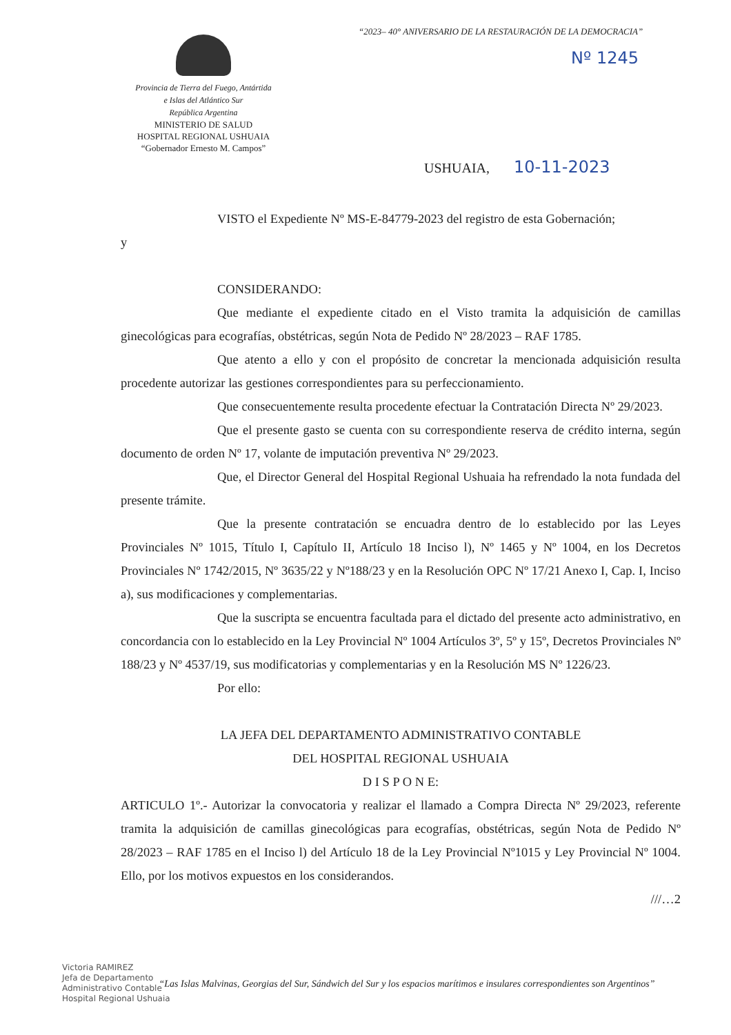“2023– 40° ANIVERSARIO DE LA RESTAURACIÓN DE LA DEMOCRACIA”
Nº 1245
Provincia de Tierra del Fuego, Antártida
e Islas del Atlántico Sur
República Argentina
MINISTERIO DE SALUD
HOSPITAL REGIONAL USHUAIA
“Gobernador Ernesto M. Campos”
USHUAIA, 10-11-2023
VISTO el Expediente Nº MS-E-84779-2023 del registro de esta Gobernación;
y
CONSIDERANDO:
Que mediante el expediente citado en el Visto tramita la adquisición de camillas ginecológicas para ecografías, obstétricas, según Nota de Pedido Nº 28/2023 – RAF 1785.
Que atento a ello y con el propósito de concretar la mencionada adquisición resulta procedente autorizar las gestiones correspondientes para su perfeccionamiento.
Que consecuentemente resulta procedente efectuar la Contratación Directa Nº 29/2023.
Que el presente gasto se cuenta con su correspondiente reserva de crédito interna, según documento de orden Nº 17, volante de imputación preventiva Nº 29/2023.
Que, el Director General del Hospital Regional Ushuaia ha refrendado la nota fundada del presente trámite.
Que la presente contratación se encuadra dentro de lo establecido por las Leyes Provinciales Nº 1015, Título I, Capítulo II, Artículo 18 Inciso l), Nº 1465 y Nº 1004, en los Decretos Provinciales Nº 1742/2015, Nº 3635/22 y Nº188/23 y en la Resolución OPC Nº 17/21 Anexo I, Cap. I, Inciso a), sus modificaciones y complementarias.
Que la suscripta se encuentra facultada para el dictado del presente acto administrativo, en concordancia con lo establecido en la Ley Provincial Nº 1004 Artículos 3º, 5º y 15º, Decretos Provinciales Nº 188/23 y Nº 4537/19, sus modificatorias y complementarias y en la Resolución MS Nº 1226/23.
Por ello:
LA JEFA DEL DEPARTAMENTO ADMINISTRATIVO CONTABLE
DEL HOSPITAL REGIONAL USHUAIA
D I S P O N E:
ARTICULO 1º.- Autorizar la convocatoria y realizar el llamado a Compra Directa Nº 29/2023, referente tramita la adquisición de camillas ginecológicas para ecografías, obstétricas, según Nota de Pedido Nº 28/2023 – RAF 1785 en el Inciso l) del Artículo 18 de la Ley Provincial Nº1015 y Ley Provincial Nº 1004. Ello, por los motivos expuestos en los considerandos.
///…2
Victoria RAMIREZ
Jefa de Departamento
Administrativo Contable
Hospital Regional Ushuaia
“Las Islas Malvinas, Georgias del Sur, Sándwich del Sur y los espacios marítimos e insulares correspondientes son Argentinos”